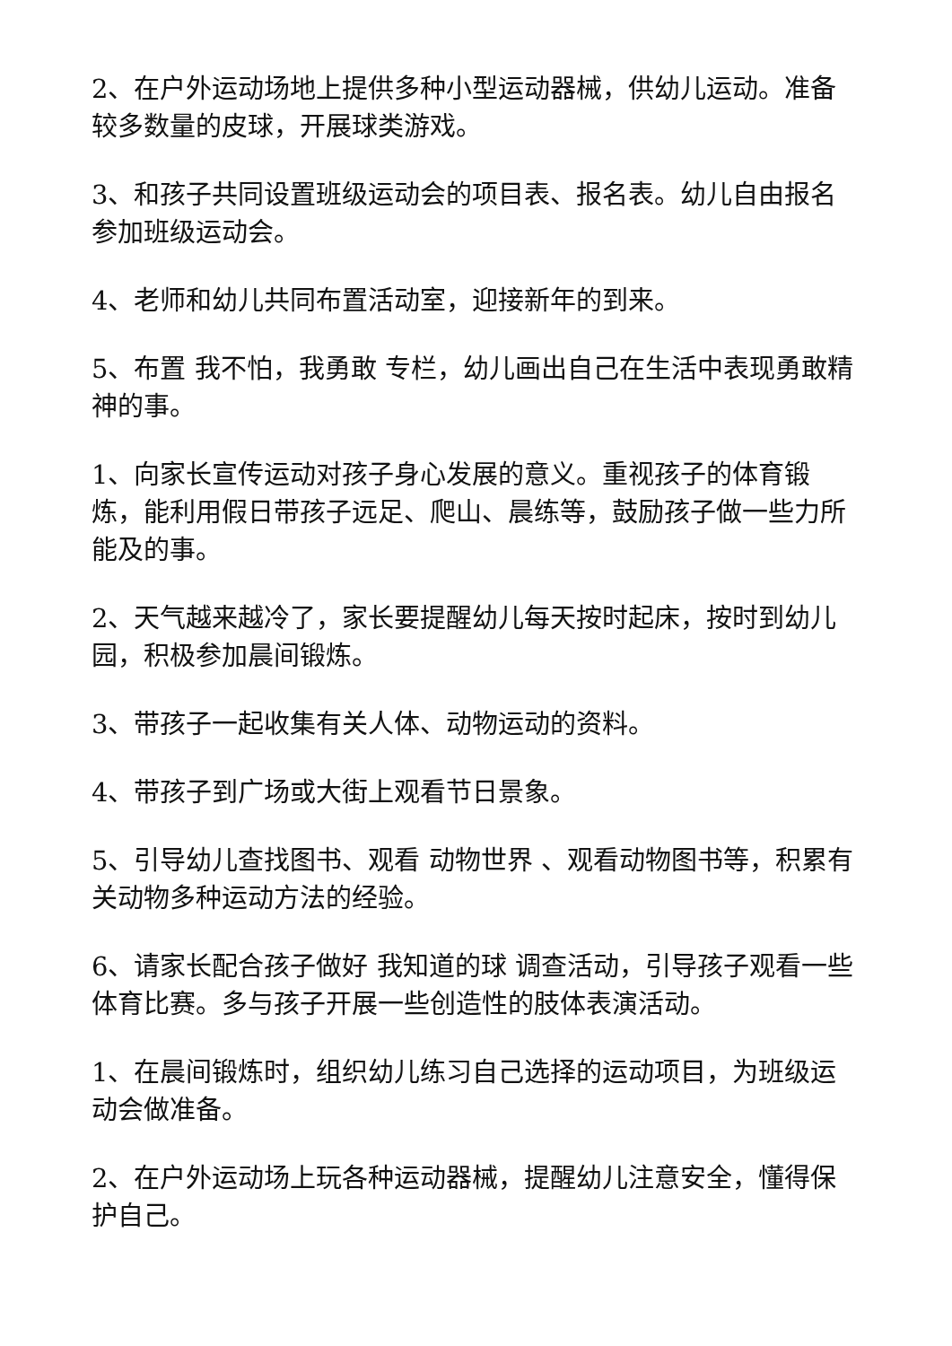2、在户外运动场地上提供多种小型运动器械，供幼儿运动。准备较多数量的皮球，开展球类游戏。
3、和孩子共同设置班级运动会的项目表、报名表。幼儿自由报名参加班级运动会。
4、老师和幼儿共同布置活动室，迎接新年的到来。
5、布置 我不怕，我勇敢 专栏，幼儿画出自己在生活中表现勇敢精神的事。
1、向家长宣传运动对孩子身心发展的意义。重视孩子的体育锻炼，能利用假日带孩子远足、爬山、晨练等，鼓励孩子做一些力所能及的事。
2、天气越来越冷了，家长要提醒幼儿每天按时起床，按时到幼儿园，积极参加晨间锻炼。
3、带孩子一起收集有关人体、动物运动的资料。
4、带孩子到广场或大街上观看节日景象。
5、引导幼儿查找图书、观看 动物世界 、观看动物图书等，积累有关动物多种运动方法的经验。
6、请家长配合孩子做好 我知道的球 调查活动，引导孩子观看一些体育比赛。多与孩子开展一些创造性的肢体表演活动。
1、在晨间锻炼时，组织幼儿练习自己选择的运动项目，为班级运动会做准备。
2、在户外运动场上玩各种运动器械，提醒幼儿注意安全，懂得保护自己。